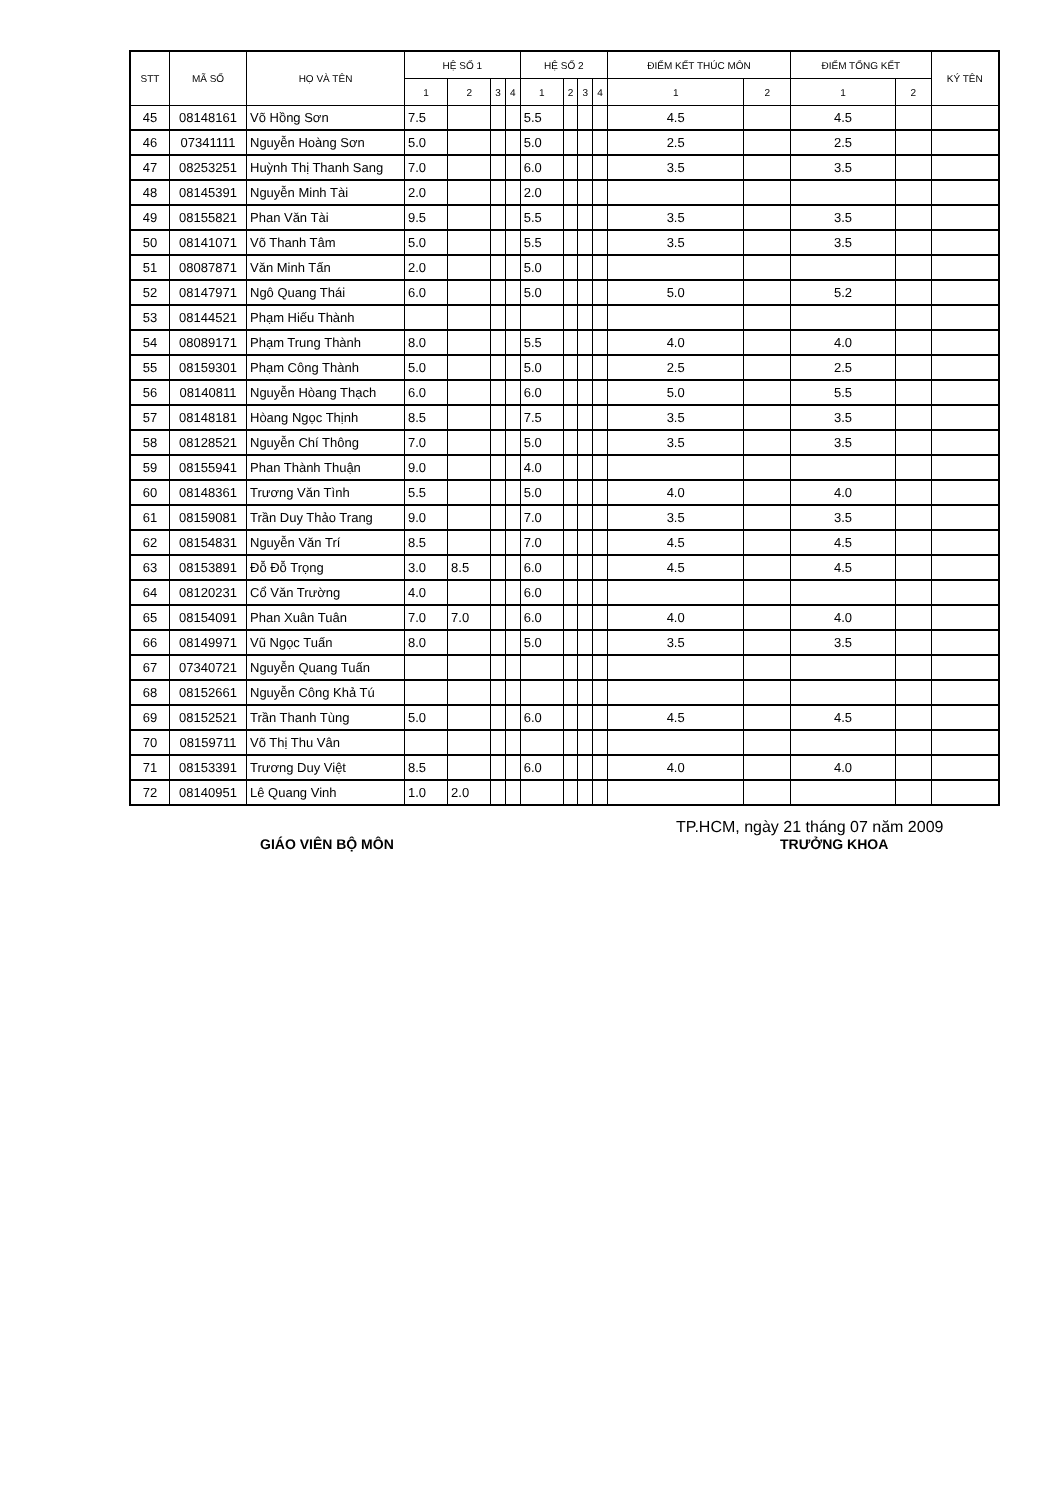| STT | MÃ SỐ | HỌ VÀ TÊN | HỆ SỐ 1 | | | | HỆ SỐ 2 | | | | ĐIỂM KẾT THÚC MÔN | | ĐIỂM TỔNG KẾT | | KÝ TÊN |
| --- | --- | --- | --- | --- | --- | --- | --- | --- | --- | --- | --- | --- | --- | --- | --- |
| | | | 1 | 2 | 3 | 4 | 1 | 2 | 3 | 4 | 1 | 2 | 1 | 2 | |
| 45 | 08148161 | Võ Hồng Sơn | 7.5 | | | | 5.5 | | | | 4.5 | | 4.5 | | |
| 46 | 07341111 | Nguyễn Hoàng Sơn | 5.0 | | | | 5.0 | | | | 2.5 | | 2.5 | | |
| 47 | 08253251 | Huỳnh Thị Thanh Sang | 7.0 | | | | 6.0 | | | | 3.5 | | 3.5 | | |
| 48 | 08145391 | Nguyễn Minh Tài | 2.0 | | | | 2.0 | | | | | | | | |
| 49 | 08155821 | Phan Văn Tài | 9.5 | | | | 5.5 | | | | 3.5 | | 3.5 | | |
| 50 | 08141071 | Võ Thanh Tâm | 5.0 | | | | 5.5 | | | | 3.5 | | 3.5 | | |
| 51 | 08087871 | Văn Minh Tấn | 2.0 | | | | 5.0 | | | | | | | | |
| 52 | 08147971 | Ngô Quang Thái | 6.0 | | | | 5.0 | | | | 5.0 | | 5.2 | | |
| 53 | 08144521 | Phạm Hiếu Thành | | | | | | | | | | | | | |
| 54 | 08089171 | Phạm Trung Thành | 8.0 | | | | 5.5 | | | | 4.0 | | 4.0 | | |
| 55 | 08159301 | Phạm Công Thành | 5.0 | | | | 5.0 | | | | 2.5 | | 2.5 | | |
| 56 | 08140811 | Nguyễn Hòang Thạch | 6.0 | | | | 6.0 | | | | 5.0 | | 5.5 | | |
| 57 | 08148181 | Hòang Ngọc Thịnh | 8.5 | | | | 7.5 | | | | 3.5 | | 3.5 | | |
| 58 | 08128521 | Nguyễn Chí Thông | 7.0 | | | | 5.0 | | | | 3.5 | | 3.5 | | |
| 59 | 08155941 | Phan Thành Thuận | 9.0 | | | | 4.0 | | | | | | | | |
| 60 | 08148361 | Trương Văn Tình | 5.5 | | | | 5.0 | | | | 4.0 | | 4.0 | | |
| 61 | 08159081 | Trần Duy Thảo Trang | 9.0 | | | | 7.0 | | | | 3.5 | | 3.5 | | |
| 62 | 08154831 | Nguyễn Văn Trí | 8.5 | | | | 7.0 | | | | 4.5 | | 4.5 | | |
| 63 | 08153891 | Đỗ Đỗ Trọng | 3.0 | 8.5 | | | 6.0 | | | | 4.5 | | 4.5 | | |
| 64 | 08120231 | Cổ Văn Trường | 4.0 | | | | 6.0 | | | | | | | | |
| 65 | 08154091 | Phan Xuân Tuân | 7.0 | 7.0 | | | 6.0 | | | | 4.0 | | 4.0 | | |
| 66 | 08149971 | Vũ Ngọc Tuấn | 8.0 | | | | 5.0 | | | | 3.5 | | 3.5 | | |
| 67 | 07340721 | Nguyễn Quang Tuấn | | | | | | | | | | | | | |
| 68 | 08152661 | Nguyễn Công Khả Tú | | | | | | | | | | | | | |
| 69 | 08152521 | Trần Thanh Tùng | 5.0 | | | | 6.0 | | | | 4.5 | | 4.5 | | |
| 70 | 08159711 | Võ Thị Thu Vân | | | | | | | | | | | | | |
| 71 | 08153391 | Trương Duy Việt | 8.5 | | | | 6.0 | | | | 4.0 | | 4.0 | | |
| 72 | 08140951 | Lê Quang Vinh | 1.0 | 2.0 | | | | | | | | | | | |
TP.HCM, ngày 21 tháng 07 năm 2009
GIÁO VIÊN BỘ MÔN TRƯỞNG KHOA